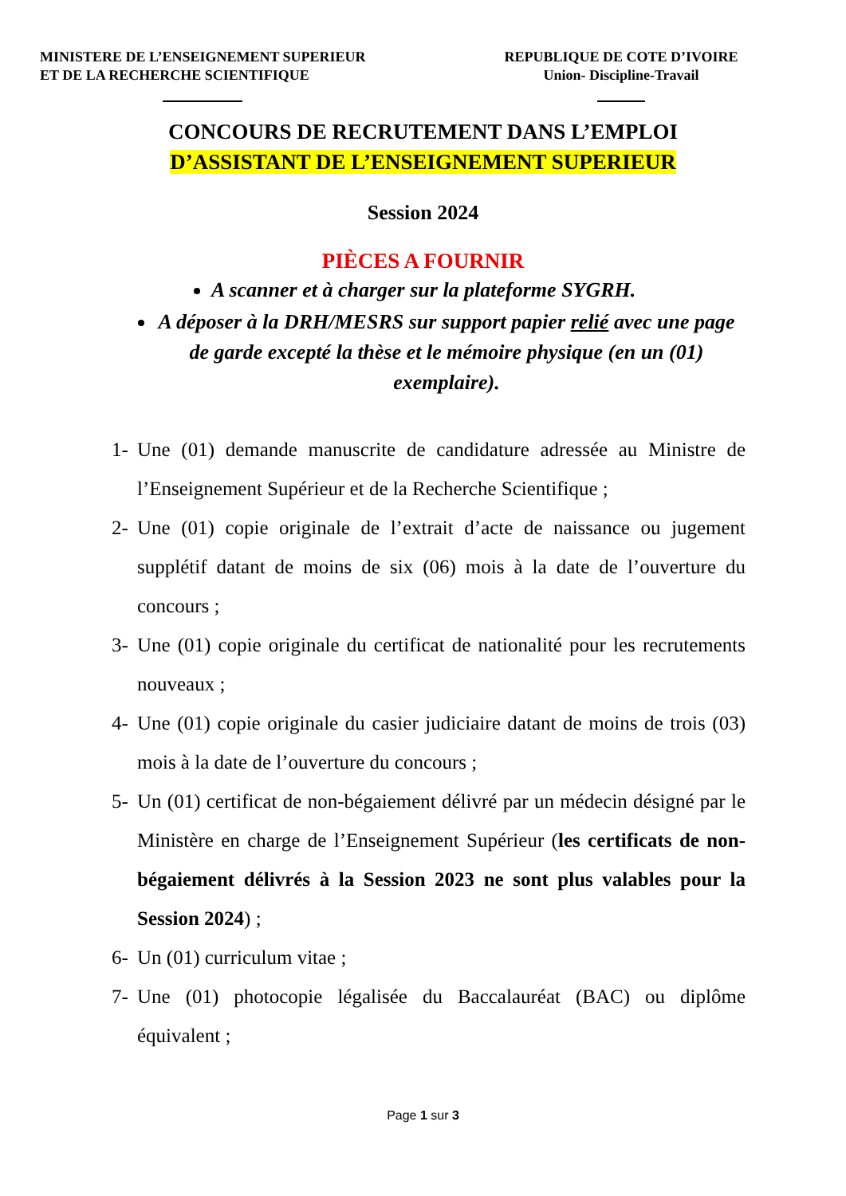MINISTERE DE L’ENSEIGNEMENT SUPERIEUR
ET DE LA RECHERCHE SCIENTIFIQUE
REPUBLIQUE DE COTE D’IVOIRE
Union- Discipline-Travail
CONCOURS DE RECRUTEMENT DANS L’EMPLOI
D’ASSISTANT DE L’ENSEIGNEMENT SUPERIEUR
Session 2024
PIÈCES A FOURNIR
A scanner et à charger sur la plateforme SYGRH.
A déposer à la DRH/MESRS sur support papier relié avec une page de garde excepté la thèse et le mémoire physique (en un (01) exemplaire).
1- Une (01) demande manuscrite de candidature adressée au Ministre de l’Enseignement Supérieur et de la Recherche Scientifique ;
2- Une (01) copie originale de l’extrait d’acte de naissance ou jugement supplétif datant de moins de six (06) mois à la date de l’ouverture du concours ;
3- Une (01) copie originale du certificat de nationalité pour les recrutements nouveaux ;
4- Une (01) copie originale du casier judiciaire datant de moins de trois (03) mois à la date de l’ouverture du concours ;
5- Un (01) certificat de non-bégaiement délivré par un médecin désigné par le Ministère en charge de l’Enseignement Supérieur (les certificats de non-bégaiement délivrés à la Session 2023 ne sont plus valables pour la Session 2024) ;
6- Un (01) curriculum vitae ;
7- Une (01) photocopie légalisée du Baccalauréat (BAC) ou diplôme équivalent ;
Page 1 sur 3